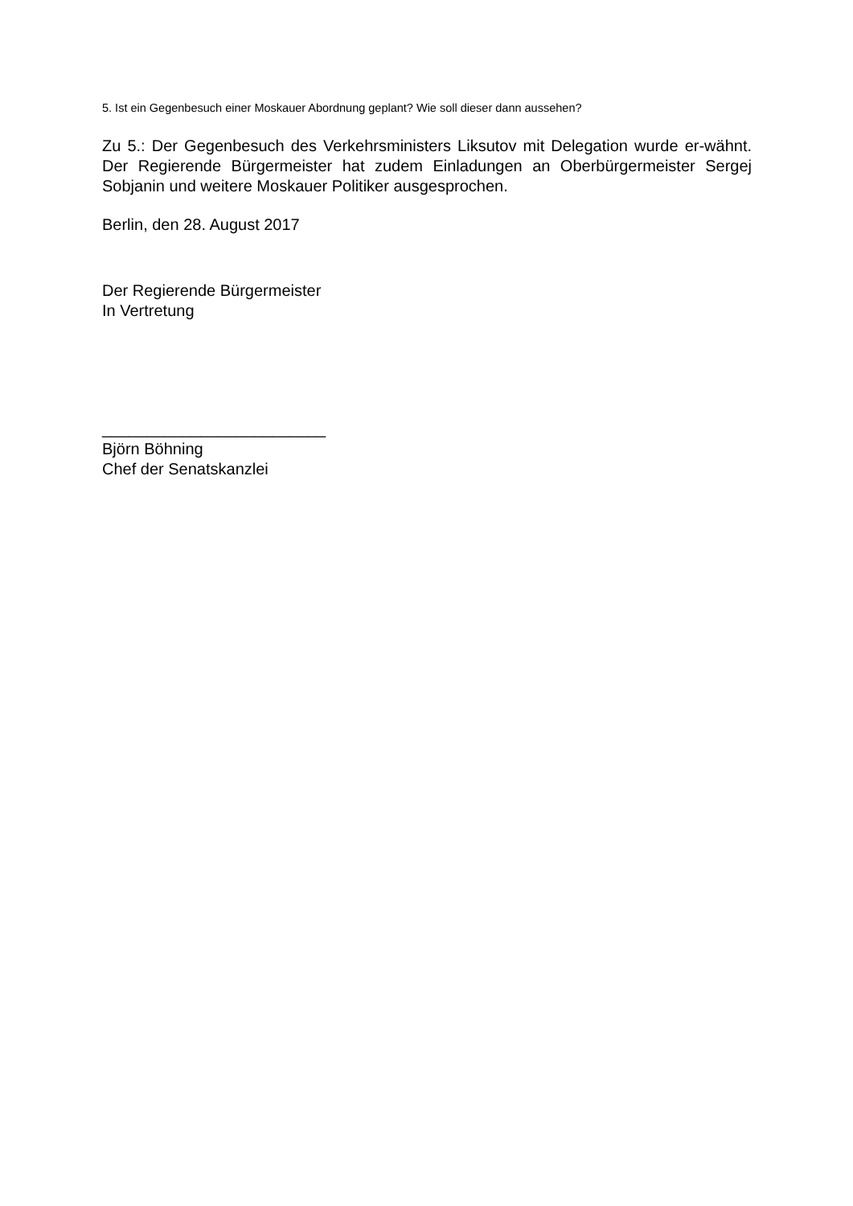5. Ist ein Gegenbesuch einer Moskauer Abordnung geplant? Wie soll dieser dann aussehen?
Zu 5.: Der Gegenbesuch des Verkehrsministers Liksutov mit Delegation wurde er-wähnt. Der Regierende Bürgermeister hat zudem Einladungen an Oberbürgermeister Sergej Sobjanin und weitere Moskauer Politiker ausgesprochen.
Berlin, den 28. August 2017
Der Regierende Bürgermeister
In Vertretung
_________________________
Björn Böhning
Chef der Senatskanzlei